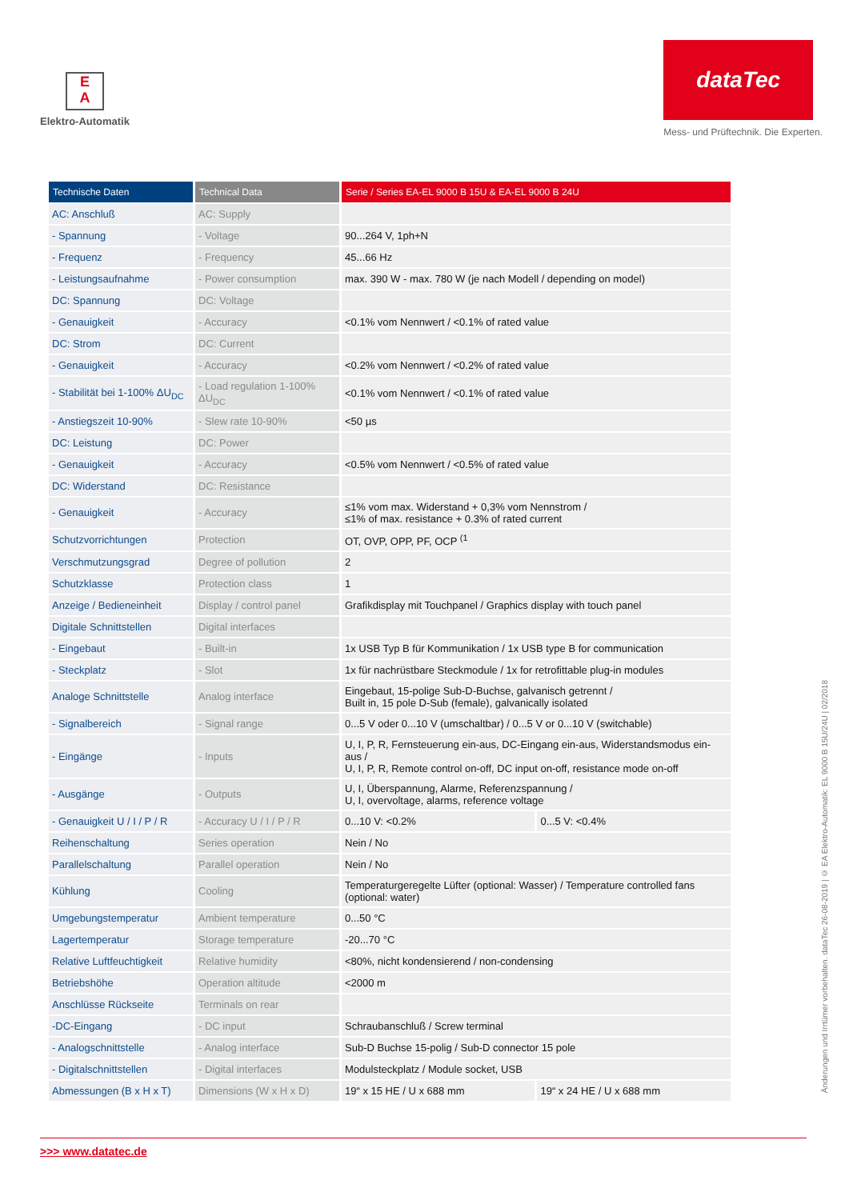E
A
Elektro-Automatik
dataTec
Mess- und Prüftechnik. Die Experten.
| Technische Daten | Technical Data | Serie / Series EA-EL 9000 B 15U & EA-EL 9000 B 24U | |
| --- | --- | --- | --- |
| AC: Anschluß | AC: Supply | | |
| - Spannung | - Voltage | 90...264 V, 1ph+N | |
| - Frequenz | - Frequency | 45...66 Hz | |
| - Leistungsaufnahme | - Power consumption | max. 390 W - max. 780 W (je nach Modell / depending on model) | |
| DC: Spannung | DC: Voltage | | |
| - Genauigkeit | - Accuracy | <0.1% vom Nennwert / <0.1% of rated value | |
| DC: Strom | DC: Current | | |
| - Genauigkeit | - Accuracy | <0.2% vom Nennwert / <0.2% of rated value | |
| - Stabilität bei 1-100% ΔU<sub>DC</sub> | - Load regulation 1-100% ΔU<sub>DC</sub> | <0.1% vom Nennwert / <0.1% of rated value | |
| - Anstiegszeit 10-90% | - Slew rate 10-90% | <50 µs | |
| DC: Leistung | DC: Power | | |
| - Genauigkeit | - Accuracy | <0.5% vom Nennwert / <0.5% of rated value | |
| DC: Widerstand | DC: Resistance | | |
| - Genauigkeit | - Accuracy | ≤1% vom max. Widerstand + 0,3% vom Nennstrom / ≤1% of max. resistance + 0.3% of rated current | |
| Schutzvorrichtungen | Protection | OT, OVP, OPP, PF, OCP <sup>(1</sup> | |
| Verschmutzungsgrad | Degree of pollution | 2 | |
| Schutzklasse | Protection class | 1 | |
| Anzeige / Bedieneinheit | Display / control panel | Grafikdisplay mit Touchpanel / Graphics display with touch panel | |
| Digitale Schnittstellen | Digital interfaces | | |
| - Eingebaut | - Built-in | 1x USB Typ B für Kommunikation / 1x USB type B for communication | |
| - Steckplatz | - Slot | 1x für nachrüstbare Steckmodule / 1x for retrofittable plug-in modules | |
| Analoge Schnittstelle | Analog interface | Eingebaut, 15-polige Sub-D-Buchse, galvanisch getrennt / Built in, 15 pole D-Sub (female), galvanically isolated | |
| - Signalbereich | - Signal range | 0...5 V oder 0...10 V (umschaltbar) / 0...5 V or 0...10 V (switchable) | |
| - Eingänge | - Inputs | U, I, P, R, Fernsteuerung ein-aus, DC-Eingang ein-aus, Widerstandsmodus ein-aus / U, I, P, R, Remote control on-off, DC input on-off, resistance mode on-off | |
| - Ausgänge | - Outputs | U, I, Überspannung, Alarme, Referenzspannung / U, I, overvoltage, alarms, reference voltage | |
| - Genauigkeit U / I / P / R | - Accuracy U / I / P / R | 0...10 V: <0.2% | 0...5 V: <0.4% |
| Reihenschaltung | Series operation | Nein / No | |
| Parallelschaltung | Parallel operation | Nein / No | |
| Kühlung | Cooling | Temperaturgeregelte Lüfter (optional: Wasser) / Temperature controlled fans (optional: water) | |
| Umgebungstemperatur | Ambient temperature | 0...50 °C | |
| Lagertemperatur | Storage temperature | -20...70 °C | |
| Relative Luftfeuchtigkeit | Relative humidity | <80%, nicht kondensierend / non-condensing | |
| Betriebshöhe | Operation altitude | <2000 m | |
| Anschlüsse Rückseite | Terminals on rear | | |
| -DC-Eingang | - DC input | Schraubanschluß / Screw terminal | |
| - Analogschnittstelle | - Analog interface | Sub-D Buchse 15-polig / Sub-D connector 15 pole | |
| - Digitalschnittstellen | - Digital interfaces | Modulsteckplatz / Module socket, USB | |
| Abmessungen (B x H x T) | Dimensions (W x H x D) | 19“ x 15 HE / U x 688 mm | 19“ x 24 HE / U x 688 mm |
Änderungen und Irrtümer vorbehalten. dataTec 26-08-2019 | © EA Elektro-Automatik: EL 9000 B 15U/24U | 02/2018
>>> www.datatec.de